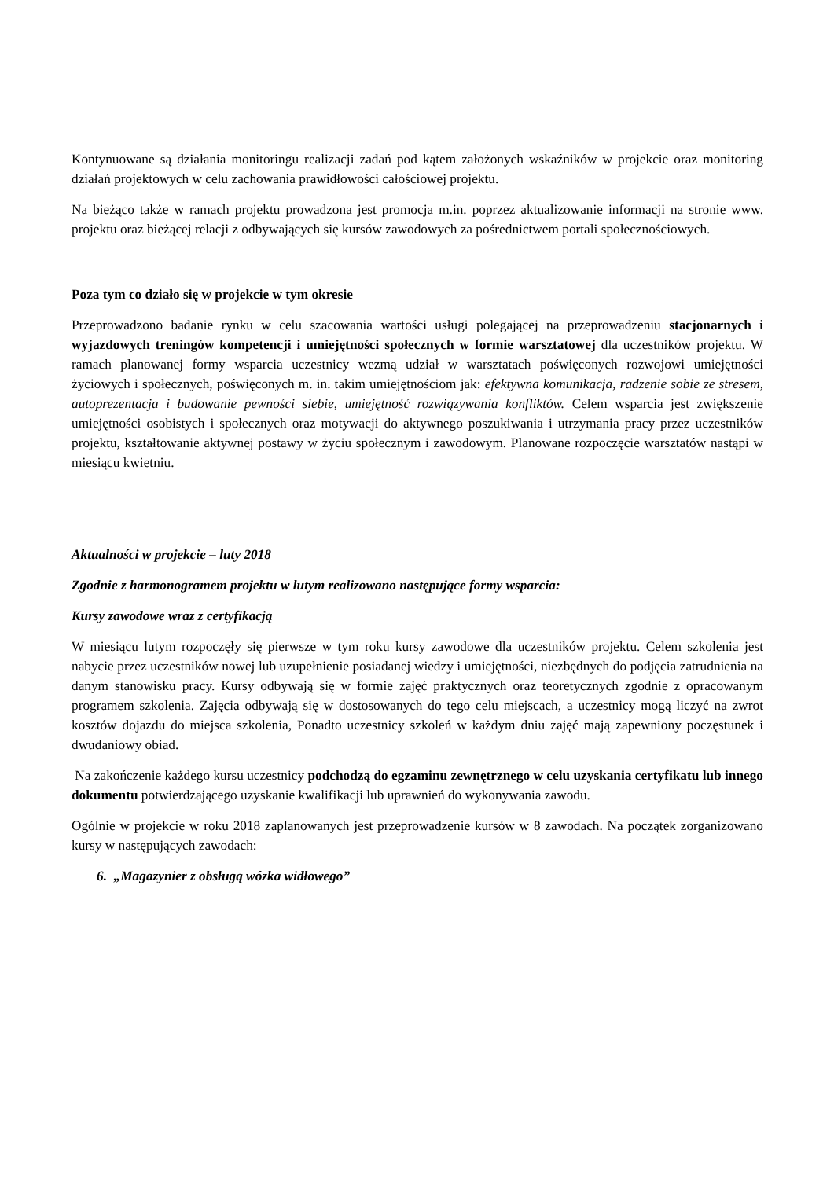Kontynuowane są działania monitoringu realizacji zadań pod kątem założonych wskaźników w projekcie oraz monitoring działań projektowych w celu zachowania prawidłowości całościowej projektu.
Na bieżąco także w ramach projektu prowadzona jest promocja m.in. poprzez aktualizowanie informacji na stronie www. projektu oraz bieżącej relacji z odbywających się kursów zawodowych za pośrednictwem portali społecznościowych.
Poza tym co działo się w projekcie w tym okresie
Przeprowadzono badanie rynku w celu szacowania wartości usługi polegającej na przeprowadzeniu stacjonarnych i wyjazdowych treningów kompetencji i umiejętności społecznych w formie warsztatowej dla uczestników projektu. W ramach planowanej formy wsparcia uczestnicy wezmą udział w warsztatach poświęconych rozwojowi umiejętności życiowych i społecznych, poświęconych m. in. takim umiejętnościom jak: efektywna komunikacja, radzenie sobie ze stresem, autoprezentacja i budowanie pewności siebie, umiejętność rozwiązywania konfliktów. Celem wsparcia jest zwiększenie umiejętności osobistych i społecznych oraz motywacji do aktywnego poszukiwania i utrzymania pracy przez uczestników projektu, kształtowanie aktywnej postawy w życiu społecznym i zawodowym. Planowane rozpoczęcie warsztatów nastąpi w miesiącu kwietniu.
Aktualności w projekcie – luty 2018
Zgodnie z harmonogramem projektu w lutym realizowano następujące formy wsparcia:
Kursy zawodowe wraz z certyfikacją
W miesiącu lutym rozpoczęły się pierwsze w tym roku kursy zawodowe dla uczestników projektu. Celem szkolenia jest nabycie przez uczestników nowej lub uzupełnienie posiadanej wiedzy i umiejętności, niezbędnych do podjęcia zatrudnienia na danym stanowisku pracy. Kursy odbywają się w formie zajęć praktycznych oraz teoretycznych zgodnie z opracowanym programem szkolenia. Zajęcia odbywają się w dostosowanych do tego celu miejscach, a uczestnicy mogą liczyć na zwrot kosztów dojazdu do miejsca szkolenia, Ponadto uczestnicy szkoleń w każdym dniu zajęć mają zapewniony poczęstunek i dwudaniowy obiad.
Na zakończenie każdego kursu uczestnicy podchodzą do egzaminu zewnętrznego w celu uzyskania certyfikatu lub innego dokumentu potwierdzającego uzyskanie kwalifikacji lub uprawnień do wykonywania zawodu.
Ogólnie w projekcie w roku 2018 zaplanowanych jest przeprowadzenie kursów w 8 zawodach. Na początek zorganizowano kursy w następujących zawodach:
6. „Magazynier z obsługą wózka widłowego”